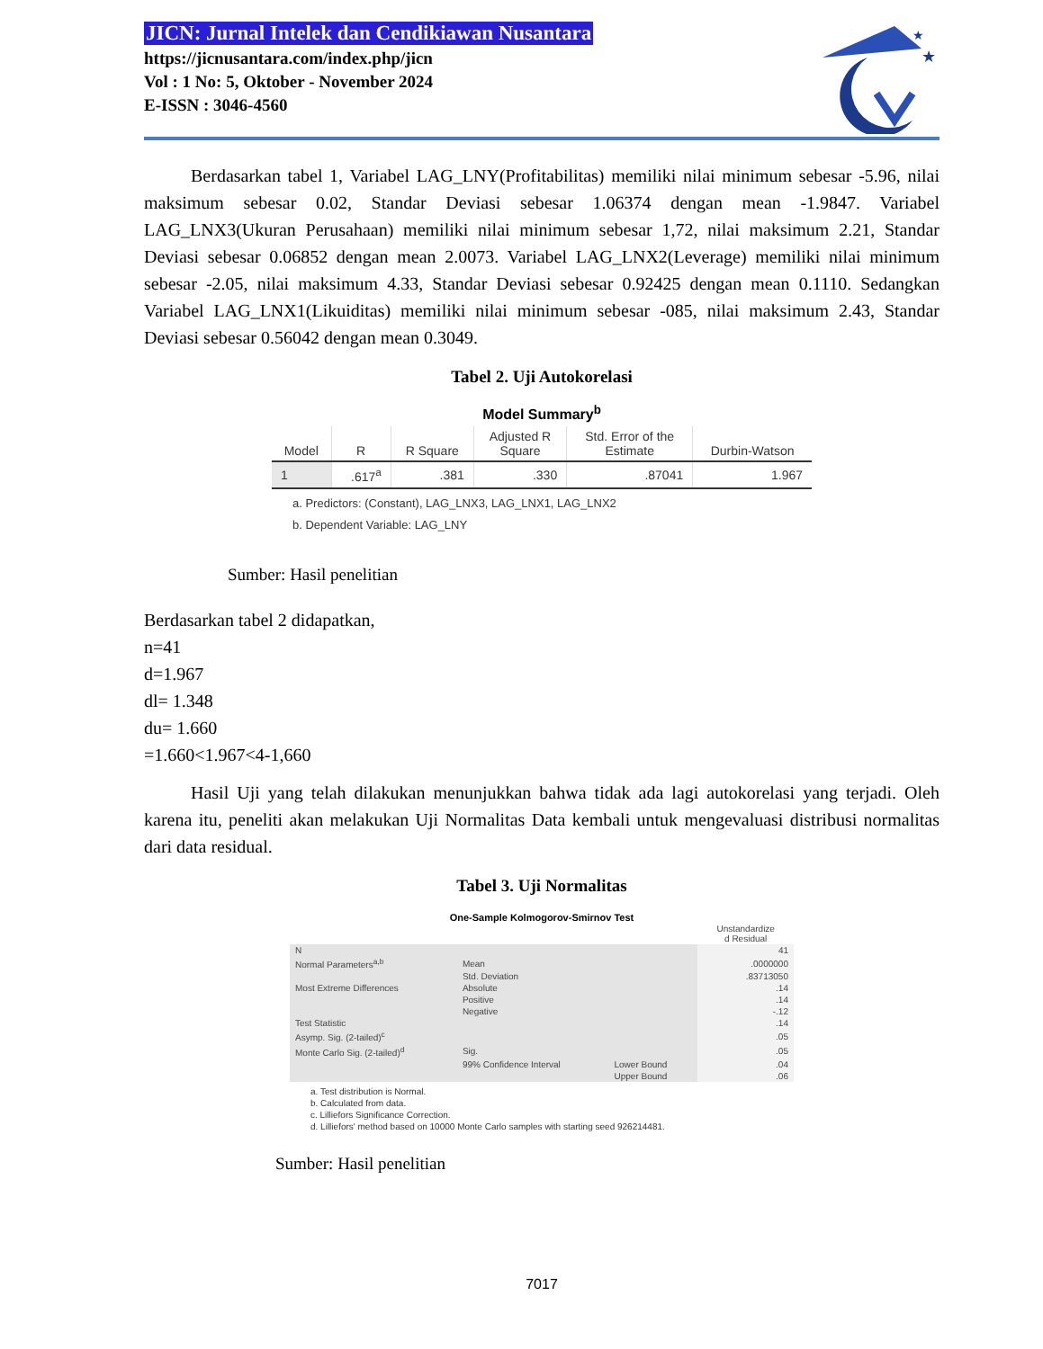JICN: Jurnal Intelek dan Cendikiawan Nusantara
https://jicnusantara.com/index.php/jicn
Vol : 1 No: 5, Oktober - November 2024
E-ISSN : 3046-4560
★
★
Berdasarkan tabel 1, Variabel LAG_LNY(Profitabilitas) memiliki nilai minimum sebesar -5.96, nilai maksimum sebesar 0.02, Standar Deviasi sebesar 1.06374 dengan mean -1.9847. Variabel LAG_LNX3(Ukuran Perusahaan) memiliki nilai minimum sebesar 1,72, nilai maksimum 2.21, Standar Deviasi sebesar 0.06852 dengan mean 2.0073. Variabel LAG_LNX2(Leverage) memiliki nilai minimum sebesar -2.05, nilai maksimum 4.33, Standar Deviasi sebesar 0.92425 dengan mean 0.1110. Sedangkan Variabel LAG_LNX1(Likuiditas) memiliki nilai minimum sebesar -085, nilai maksimum 2.43, Standar Deviasi sebesar 0.56042 dengan mean 0.3049.
Tabel 2. Uji Autokorelasi
Model Summary<sup>b</sup>
| Model | R | R Square | Adjusted R Square | Std. Error of the Estimate | Durbin-Watson |
| --- | --- | --- | --- | --- | --- |
| 1 | .617<sup>a</sup> | .381 | .330 | .87041 | 1.967 |
a. Predictors: (Constant), LAG_LNX3, LAG_LNX1, LAG_LNX2
b. Dependent Variable: LAG_LNY
Sumber: Hasil penelitian
Berdasarkan tabel 2 didapatkan,
n=41
d=1.967
dl= 1.348
du= 1.660
=1.660<1.967<4-1,660
Hasil Uji yang telah dilakukan menunjukkan bahwa tidak ada lagi autokorelasi yang terjadi. Oleh karena itu, peneliti akan melakukan Uji Normalitas Data kembali untuk mengevaluasi distribusi normalitas dari data residual.
Tabel 3. Uji Normalitas
One-Sample Kolmogorov-Smirnov Test
| | | | Unstandardize d Residual |
| N | | | 41 |
| Normal Parameters<sup>a,b</sup> | Mean | | .0000000 |
| | Std. Deviation | | .83713050 |
| Most Extreme Differences | Absolute | | .14 |
| | Positive | | .14 |
| | Negative | | -.12 |
| Test Statistic | | | .14 |
| Asymp. Sig. (2-tailed)<sup>c</sup> | | | .05 |
| Monte Carlo Sig. (2-tailed)<sup>d</sup> | Sig. | | .05 |
| | 99% Confidence Interval | Lower Bound | .04 |
| | | Upper Bound | .06 |
a. Test distribution is Normal.
b. Calculated from data.
c. Lilliefors Significance Correction.
d. Lilliefors' method based on 10000 Monte Carlo samples with starting seed 926214481.
Sumber: Hasil penelitian
7017